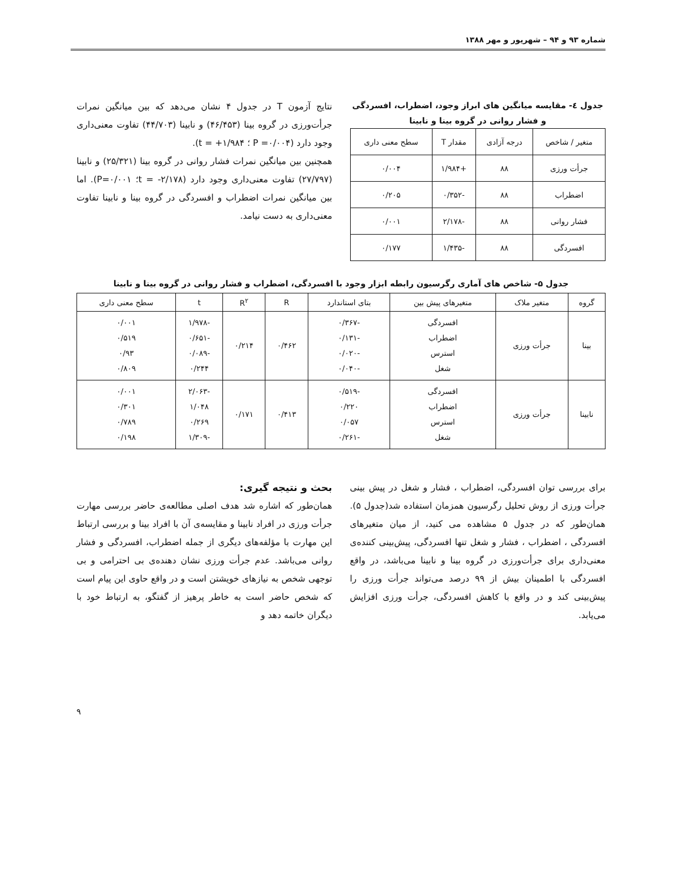شماره ۹۳ و ۹۴ – شهریور و مهر ۱۳۸۸
جدول ٤- مقایسه میانگین های ابراز وجود، اضطراب، افسردگی و فشار روانی در گروه بینا و نابینا
| متغیر / شاخص | درجه آزادی | مقدار T | سطح معنی داری |
| --- | --- | --- | --- |
| جرأت ورزی | ۸۸ | +۱/۹۸۴ | ۰/۰۰۴ |
| اضطراب | ۸۸ | -۰/۳۵۲ | ۰/۲۰۵ |
| فشار روانی | ۸۸ | -۲/۱۷۸ | ۰/۰۰۱ |
| افسردگی | ۸۸ | -۱/۴۳۵ | ۰/۱۷۷ |
نتایج آزمون T در جدول ۴ نشان می‌دهد که بین میانگین نمرات جرأت‌ورزی در گروه بینا (۴۶/۴۵۳) و نابینا (۴۴/۷۰۳) تفاوت معنی‌داری وجود دارد (P =۰/۰۰۴ ؛ t = +۱/۹۸۴).
همچنین بین میانگین نمرات فشار روانی در گروه بینا (۲۵/۳۲۱) و نابینا (۲۷/۷۹۷) تفاوت معنی‌داری وجود دارد (t = -۲/۱۷۸؛ P=۰/۰۰۱). اما بین میانگین نمرات اضطراب و افسردگی در گروه بینا و نابینا تفاوت معنی‌داری به دست نیامد.
جدول ۵- شاخص های آماری رگرسیون رابطه ابزار وجود با افسردگی، اضطراب و فشار روانی در گروه بینا و نابینا
| گروه | متغیر ملاک | متغیرهای پیش بین | بتای استاندارد | R | R<sup>۲</sup> | t | سطح معنی داری |
| --- | --- | --- | --- | --- | --- | --- | --- |
| بینا | جرأت ورزی | افسردگی اضطراب استرس شغل | -۰/۳۶۷ -۰/۱۳۱ -۰/۰۲۰ -۰/۰۴۰ | ۰/۴۶۲ | ۰/۲۱۴ | -۱/۹۷۸ -۰/۶۵۱ -۰/۰۸۹ ۰/۲۴۴ | ۰/۰۰۱ ۰/۵۱۹ ۰/۹۳ ۰/۸۰۹ |
| نابینا | جرأت ورزی | افسردگی اضطراب استرس شغل | -۰/۵۱۹ ۰/۲۲۰ ۰/۰۵۷ -۰/۲۶۱ | ۰/۴۱۳ | ۰/۱۷۱ | -۲/۰۶۳ ۱/۰۴۸ ۰/۲۶۹ -۱/۳۰۹ | ۰/۰۰۱ ۰/۳۰۱ ۰/۷۸۹ ۰/۱۹۸ |
برای بررسی توان افسردگی، اضطراب ، فشار و شغل در پیش بینی جرأت ورزی از روش تحلیل رگرسیون همزمان استفاده شد(جدول ۵). همان‌طور که در جدول ۵ مشاهده می کنید، از میان متغیرهای افسردگی ، اضطراب ، فشار و شغل تنها افسردگی، پیش‌بینی کننده‌ی معنی‌داری برای جرأت‌ورزی در گروه بینا و نابینا می‌باشد، در واقع افسردگی با اطمینان بیش از ۹۹ درصد می‌تواند جرأت ورزی را پیش‌بینی کند و در واقع با کاهش افسردگی، جرأت ورزی افزایش می‌یابد.
بحث و نتیجه گیری:
همان‌طور که اشاره شد هدف اصلی مطالعه‌ی حاضر بررسی مهارت جرأت ورزی در افراد نابینا و مقایسه‌ی آن با افراد بینا و بررسی ارتباط این مهارت با مؤلفه‌های دیگری از جمله اضطراب، افسردگی و فشار روانی می‌باشد. عدم جرأت ورزی نشان دهنده‌ی بی احترامی و بی توجهی شخص به نیازهای خویشتن است و در واقع حاوی این پیام است که شخص حاضر است به خاطر پرهیز از گفتگو، به ارتباط خود با دیگران خاتمه دهد و
۹